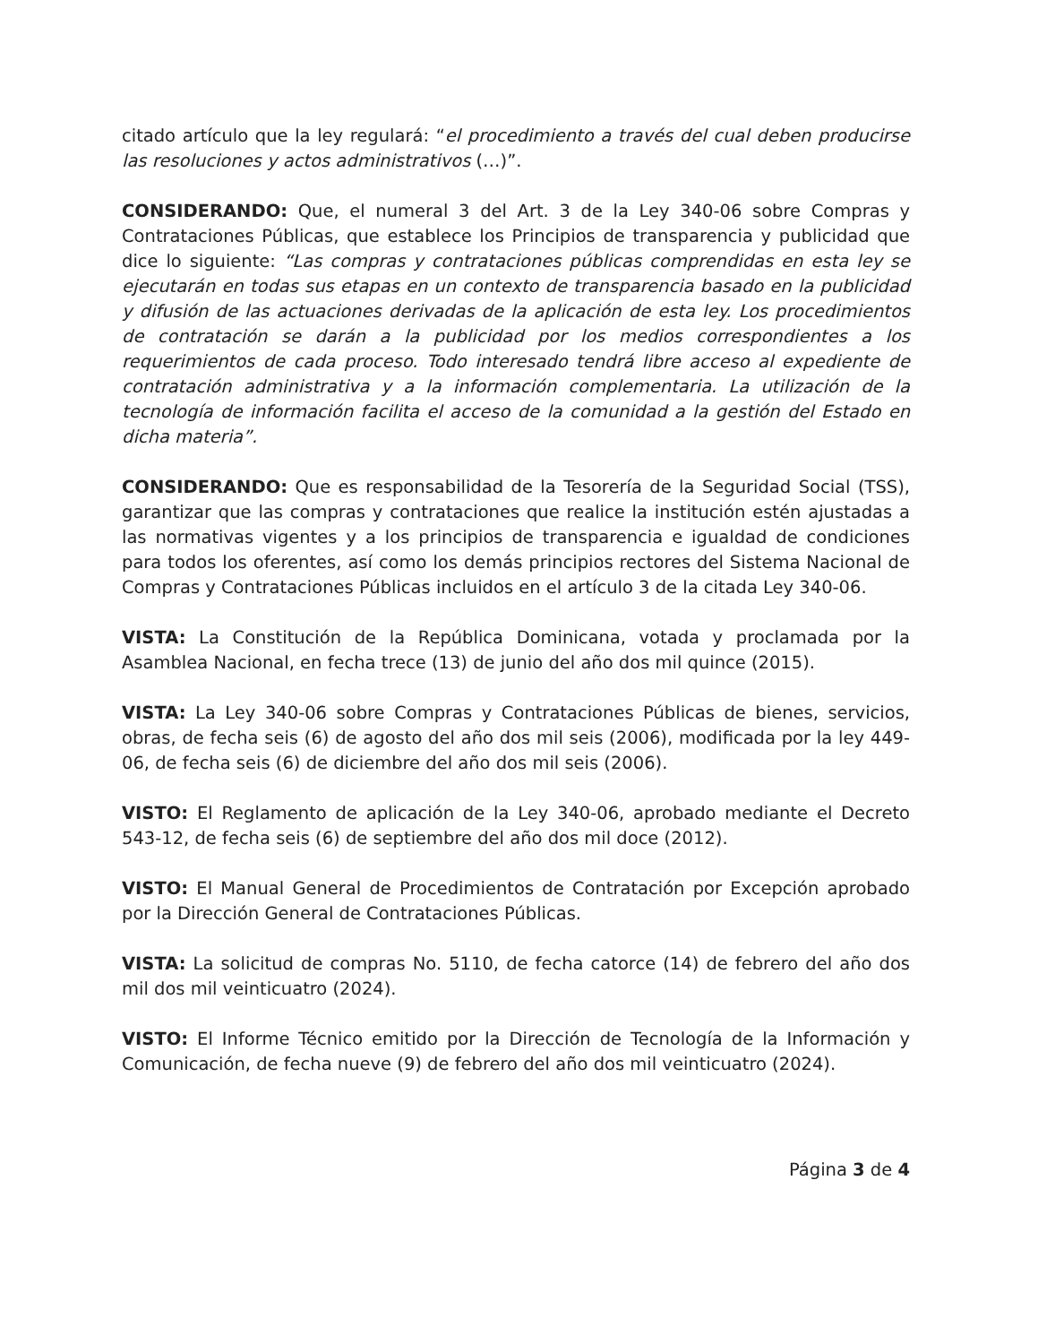citado artículo que la ley regulará: “el procedimiento a través del cual deben producirse las resoluciones y actos administrativos (…)”.
CONSIDERANDO: Que, el numeral 3 del Art. 3 de la Ley 340-06 sobre Compras y Contrataciones Públicas, que establece los Principios de transparencia y publicidad que dice lo siguiente: “Las compras y contrataciones públicas comprendidas en esta ley se ejecutarán en todas sus etapas en un contexto de transparencia basado en la publicidad y difusión de las actuaciones derivadas de la aplicación de esta ley. Los procedimientos de contratación se darán a la publicidad por los medios correspondientes a los requerimientos de cada proceso. Todo interesado tendrá libre acceso al expediente de contratación administrativa y a la información complementaria. La utilización de la tecnología de información facilita el acceso de la comunidad a la gestión del Estado en dicha materia”.
CONSIDERANDO: Que es responsabilidad de la Tesorería de la Seguridad Social (TSS), garantizar que las compras y contrataciones que realice la institución estén ajustadas a las normativas vigentes y a los principios de transparencia e igualdad de condiciones para todos los oferentes, así como los demás principios rectores del Sistema Nacional de Compras y Contrataciones Públicas incluidos en el artículo 3 de la citada Ley 340-06.
VISTA: La Constitución de la República Dominicana, votada y proclamada por la Asamblea Nacional, en fecha trece (13) de junio del año dos mil quince (2015).
VISTA: La Ley 340-06 sobre Compras y Contrataciones Públicas de bienes, servicios, obras, de fecha seis (6) de agosto del año dos mil seis (2006), modificada por la ley 449-06, de fecha seis (6) de diciembre del año dos mil seis (2006).
VISTO: El Reglamento de aplicación de la Ley 340-06, aprobado mediante el Decreto 543-12, de fecha seis (6) de septiembre del año dos mil doce (2012).
VISTO: El Manual General de Procedimientos de Contratación por Excepción aprobado por la Dirección General de Contrataciones Públicas.
VISTA: La solicitud de compras No. 5110, de fecha catorce (14) de febrero del año dos mil dos mil veinticuatro (2024).
VISTO: El Informe Técnico emitido por la Dirección de Tecnología de la Información y Comunicación, de fecha nueve (9) de febrero del año dos mil veinticuatro (2024).
Página 3 de 4